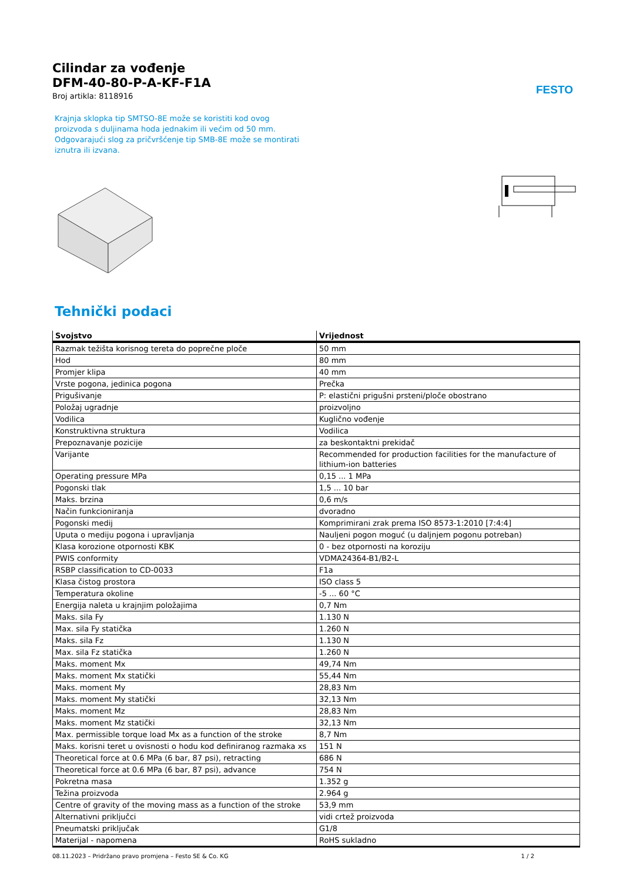FESTO
Cilindar za vođenje
DFM-40-80-P-A-KF-F1A
Broj artikla: 8118916
Krajnja sklopka tip SMTSO-8E može se koristiti kod ovog proizvoda s duljinama hoda jednakim ili većim od 50 mm. Odgovarajući slog za pričvršćenje tip SMB-8E može se montirati iznutra ili izvana.
Tehnički podaci
| Svojstvo | Vrijednost |
| --- | --- |
| Razmak težišta korisnog tereta do poprečne ploče | 50 mm |
| Hod | 80 mm |
| Promjer klipa | 40 mm |
| Vrste pogona, jedinica pogona | Prečka |
| Prigušivanje | P: elastični prigušni prsteni/ploče obostrano |
| Položaj ugradnje | proizvoljno |
| Vodilica | Kuglično vođenje |
| Konstruktivna struktura | Vodilica |
| Prepoznavanje pozicije | za beskontaktni prekidač |
| Varijante | Recommended for production facilities for the manufacture of lithium-ion batteries |
| Operating pressure MPa | 0,15 ... 1 MPa |
| Pogonski tlak | 1,5 ... 10 bar |
| Maks. brzina | 0,6 m/s |
| Način funkcioniranja | dvoradno |
| Pogonski medij | Komprimirani zrak prema ISO 8573-1:2010 [7:4:4] |
| Uputa o mediju pogona i upravljanja | Nauljeni pogon moguć (u daljnjem pogonu potreban) |
| Klasa korozione otpornosti KBK | 0 - bez otpornosti na koroziju |
| PWIS conformity | VDMA24364-B1/B2-L |
| RSBP classification to CD-0033 | F1a |
| Klasa čistog prostora | ISO class 5 |
| Temperatura okoline | -5 ... 60 °C |
| Energija naleta u krajnjim položajima | 0,7 Nm |
| Maks. sila Fy | 1.130 N |
| Max. sila Fy statička | 1.260 N |
| Maks. sila Fz | 1.130 N |
| Max. sila Fz statička | 1.260 N |
| Maks. moment Mx | 49,74 Nm |
| Maks. moment Mx statički | 55,44 Nm |
| Maks. moment My | 28,83 Nm |
| Maks. moment My statički | 32,13 Nm |
| Maks. moment Mz | 28,83 Nm |
| Maks. moment Mz statički | 32,13 Nm |
| Max. permissible torque load Mx as a function of the stroke | 8,7 Nm |
| Maks. korisni teret u ovisnosti o hodu kod definiranog razmaka xs | 151 N |
| Theoretical force at 0.6 MPa (6 bar, 87 psi), retracting | 686 N |
| Theoretical force at 0.6 MPa (6 bar, 87 psi), advance | 754 N |
| Pokretna masa | 1.352 g |
| Težina proizvoda | 2.964 g |
| Centre of gravity of the moving mass as a function of the stroke | 53,9 mm |
| Alternativni priključci | vidi crtež proizvoda |
| Pneumatski priključak | G1/8 |
| Materijal - napomena | RoHS sukladno |
08.11.2023 – Pridržano pravo promjena – Festo SE & Co. KG 1 / 2